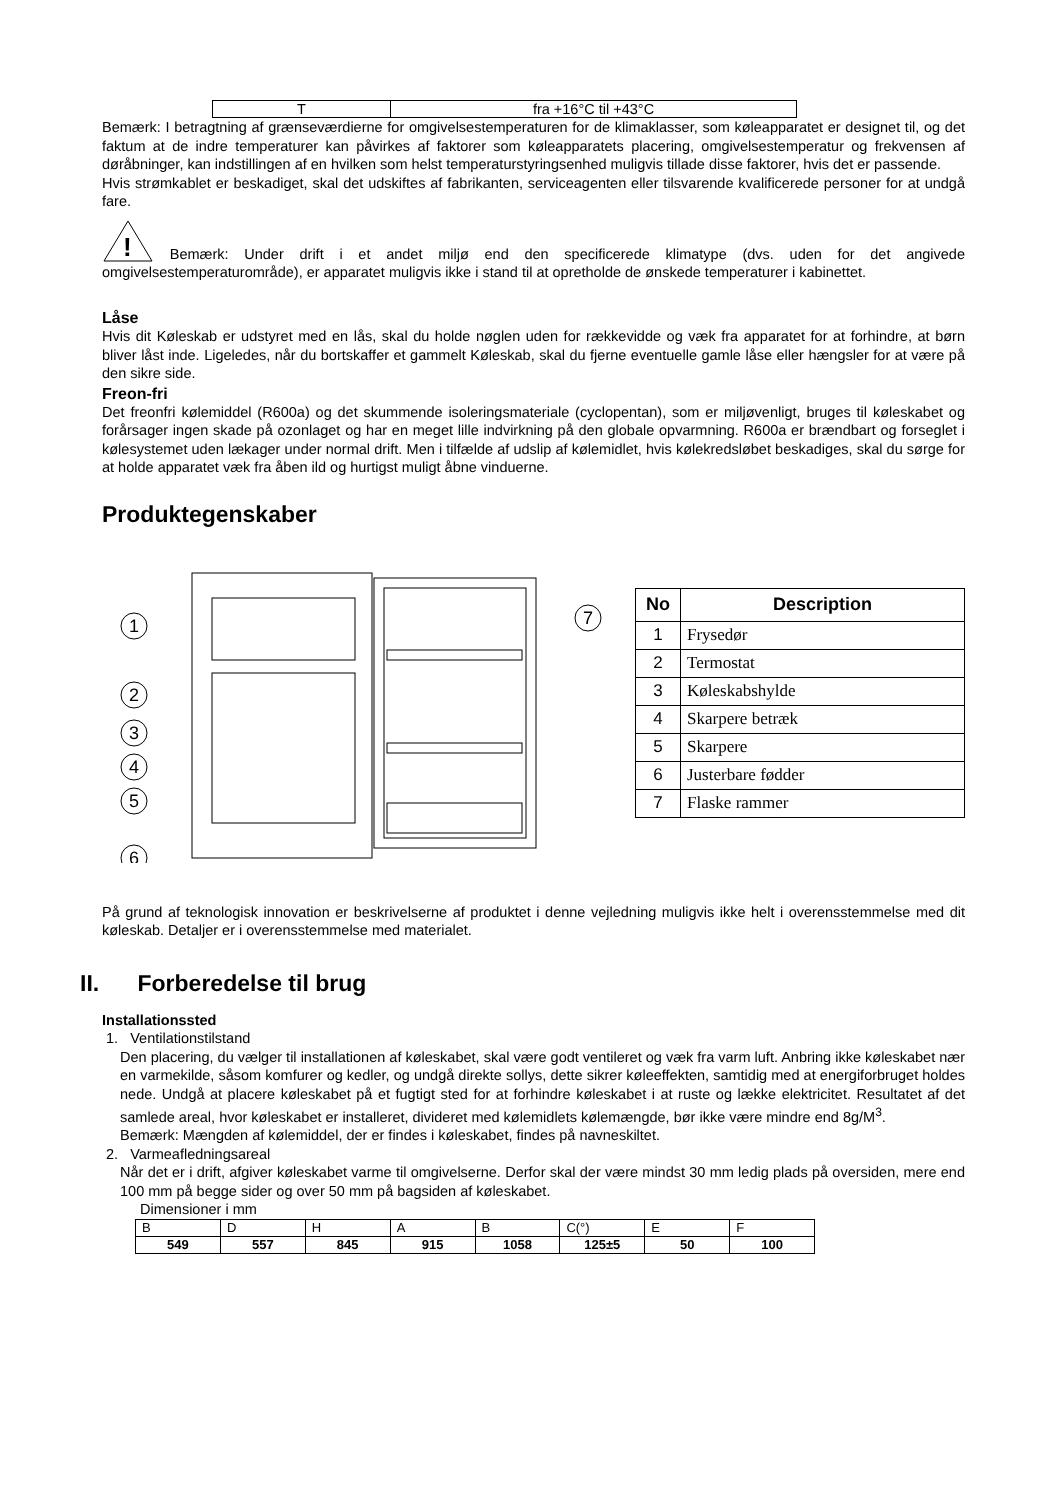| T | fra +16°C til +43°C |
Bemærk: I betragtning af grænseværdierne for omgivelsestemperaturen for de klimaklasser, som køleapparatet er designet til, og det faktum at de indre temperaturer kan påvirkes af faktorer som køleapparatets placering, omgivelsestemperatur og frekvensen af døråbninger, kan indstillingen af en hvilken som helst temperaturstyringsenhed muligvis tillade disse faktorer, hvis det er passende.
Hvis strømkablet er beskadiget, skal det udskiftes af fabrikanten, serviceagenten eller tilsvarende kvalificerede personer for at undgå fare.
!
Bemærk: Under drift i et andet miljø end den specificerede klimatype (dvs. uden for det angivede omgivelsestemperaturområde), er apparatet muligvis ikke i stand til at opretholde de ønskede temperaturer i kabinettet.
Låse
Hvis dit Køleskab er udstyret med en lås, skal du holde nøglen uden for rækkevidde og væk fra apparatet for at forhindre, at børn bliver låst inde. Ligeledes, når du bortskaffer et gammelt Køleskab, skal du fjerne eventuelle gamle låse eller hængsler for at være på den sikre side.
Freon-fri
Det freonfri kølemiddel (R600a) og det skummende isoleringsmateriale (cyclopentan), som er miljøvenligt, bruges til køleskabet og forårsager ingen skade på ozonlaget og har en meget lille indvirkning på den globale opvarmning. R600a er brændbart og forseglet i kølesystemet uden lækager under normal drift. Men i tilfælde af udslip af kølemidlet, hvis kølekredsløbet beskadiges, skal du sørge for at holde apparatet væk fra åben ild og hurtigst muligt åbne vinduerne.
Produktegenskaber
1
2
3
4
5
6
7
| No | Description |
| --- | --- |
| 1 | Frysedør |
| 2 | Termostat |
| 3 | Køleskabshylde |
| 4 | Skarpere betræk |
| 5 | Skarpere |
| 6 | Justerbare fødder |
| 7 | Flaske rammer |
På grund af teknologisk innovation er beskrivelserne af produktet i denne vejledning muligvis ikke helt i overensstemmelse med dit køleskab. Detaljer er i overensstemmelse med materialet.
II. Forberedelse til brug
Installationssted
1. Ventilationstilstand
Den placering, du vælger til installationen af køleskabet, skal være godt ventileret og væk fra varm luft. Anbring ikke køleskabet nær en varmekilde, såsom komfurer og kedler, og undgå direkte sollys, dette sikrer køleeffekten, samtidig med at energiforbruget holdes nede. Undgå at placere køleskabet på et fugtigt sted for at forhindre køleskabet i at ruste og lække elektricitet. Resultatet af det samlede areal, hvor køleskabet er installeret, divideret med kølemidlets kølemængde, bør ikke være mindre end 8g/M<sup>3</sup>.
Bemærk: Mængden af kølemiddel, der er findes i køleskabet, findes på navneskiltet.
2. Varmeafledningsareal
Når det er i drift, afgiver køleskabet varme til omgivelserne. Derfor skal der være mindst 30 mm ledig plads på oversiden, mere end 100 mm på begge sider og over 50 mm på bagsiden af køleskabet.
Dimensioner i mm
| B | D | H | A | B | C(°) | E | F |
| 549 | 557 | 845 | 915 | 1058 | 125±5 | 50 | 100 |